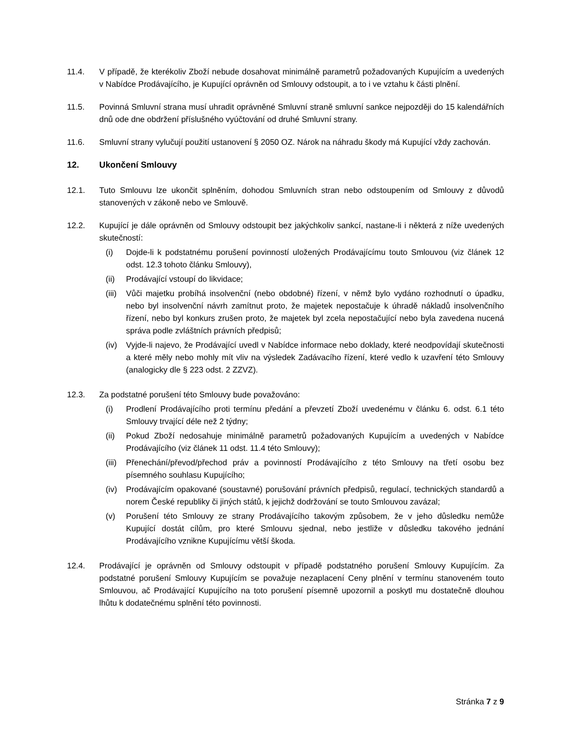11.4. V případě, že kterékoliv Zboží nebude dosahovat minimálně parametrů požadovaných Kupujícím a uvedených v Nabídce Prodávajícího, je Kupující oprávněn od Smlouvy odstoupit, a to i ve vztahu k části plnění.
11.5. Povinná Smluvní strana musí uhradit oprávněné Smluvní straně smluvní sankce nejpozději do 15 kalendářních dnů ode dne obdržení příslušného vyúčtování od druhé Smluvní strany.
11.6. Smluvní strany vylučují použití ustanovení § 2050 OZ. Nárok na náhradu škody má Kupující vždy zachován.
12. Ukončení Smlouvy
12.1. Tuto Smlouvu lze ukončit splněním, dohodou Smluvních stran nebo odstoupením od Smlouvy z důvodů stanovených v zákoně nebo ve Smlouvě.
12.2. Kupující je dále oprávněn od Smlouvy odstoupit bez jakýchkoliv sankcí, nastane-li i některá z níže uvedených skutečností:
(i) Dojde-li k podstatnému porušení povinností uložených Prodávajícímu touto Smlouvou (viz článek 12 odst. 12.3 tohoto článku Smlouvy),
(ii) Prodávající vstoupí do likvidace;
(iii)
Vůči majetku probíhá insolvenční (nebo obdobné) řízení, v němž bylo vydáno rozhodnutí o úpadku, nebo byl insolvenční návrh zamítnut proto, že majetek nepostačuje k úhradě nákladů insolvenčního řízení, nebo byl konkurs zrušen proto, že majetek byl zcela nepostačující nebo byla zavedena nucená správa podle zvláštních právních předpisů;
(iv) Vyjde-li najevo, že Prodávající uvedl v Nabídce informace nebo doklady, které neodpovídají skutečnosti a které měly nebo mohly mít vliv na výsledek Zadávacího řízení, které vedlo k uzavření této Smlouvy (analogicky dle § 223 odst. 2 ZZVZ).
12.3. Za podstatné porušení této Smlouvy bude považováno:
(i) Prodlení Prodávajícího proti termínu předání a převzetí Zboží uvedenému v článku 6. odst. 6.1 této Smlouvy trvající déle než 2 týdny;
(ii) Pokud Zboží nedosahuje minimálně parametrů požadovaných Kupujícím a uvedených v Nabídce Prodávajícího (viz článek 11 odst. 11.4 této Smlouvy);
(iii)
Přenechání/převod/přechod práv a povinností Prodávajícího z této Smlouvy na třetí osobu bez písemného souhlasu Kupujícího;
(iv) Prodávajícím opakované (soustavné) porušování právních předpisů, regulací, technických standardů a norem České republiky či jiných států, k jejichž dodržování se touto Smlouvou zavázal;
(v) Porušení této Smlouvy ze strany Prodávajícího takovým způsobem, že v jeho důsledku nemůže Kupující dostát cílům, pro které Smlouvu sjednal, nebo jestliže v důsledku takového jednání Prodávajícího vznikne Kupujícímu větší škoda.
12.4. Prodávající je oprávněn od Smlouvy odstoupit v případě podstatného porušení Smlouvy Kupujícím. Za podstatné porušení Smlouvy Kupujícím se považuje nezaplacení Ceny plnění v termínu stanoveném touto Smlouvou, ač Prodávající Kupujícího na toto porušení písemně upozornil a poskytl mu dostatečně dlouhou lhůtu k dodatečnému splnění této povinnosti.
Stránka 7 z 9